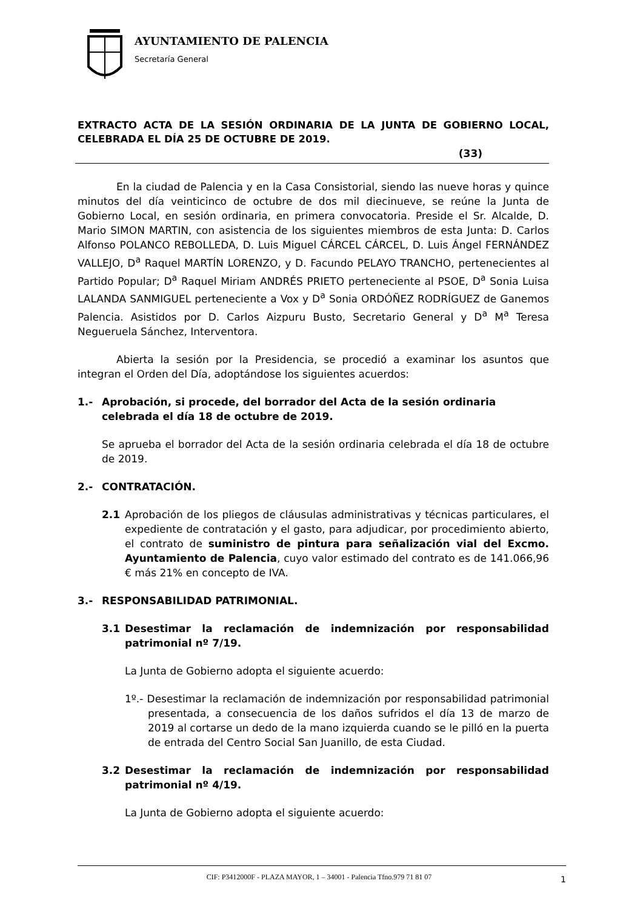AYUNTAMIENTO DE PALENCIA
Secretaría General
EXTRACTO ACTA DE LA SESIÓN ORDINARIA DE LA JUNTA DE GOBIERNO LOCAL, CELEBRADA EL DÍA 25 DE OCTUBRE DE 2019.
(33)
En la ciudad de Palencia y en la Casa Consistorial, siendo las nueve horas y quince minutos del día veinticinco de octubre de dos mil diecinueve, se reúne la Junta de Gobierno Local, en sesión ordinaria, en primera convocatoria. Preside el Sr. Alcalde, D. Mario SIMON MARTIN, con asistencia de los siguientes miembros de esta Junta: D. Carlos Alfonso POLANCO REBOLLEDA, D. Luis Miguel CÁRCEL CÁRCEL, D. Luis Ángel FERNÁNDEZ VALLEJO, D<sup>a</sup> Raquel MARTÍN LORENZO, y D. Facundo PELAYO TRANCHO, pertenecientes al Partido Popular; D<sup>a</sup> Raquel Miriam ANDRÉS PRIETO perteneciente al PSOE, D<sup>a</sup> Sonia Luisa LALANDA SANMIGUEL perteneciente a Vox y D<sup>a</sup> Sonia ORDÓÑEZ RODRÍGUEZ de Ganemos Palencia. Asistidos por D. Carlos Aizpuru Busto, Secretario General y D<sup>a</sup> M<sup>a</sup> Teresa Negueruela Sánchez, Interventora.
Abierta la sesión por la Presidencia, se procedió a examinar los asuntos que integran el Orden del Día, adoptándose los siguientes acuerdos:
1.- Aprobación, si procede, del borrador del Acta de la sesión ordinaria celebrada el día 18 de octubre de 2019.
Se aprueba el borrador del Acta de la sesión ordinaria celebrada el día 18 de octubre de 2019.
2.- CONTRATACIÓN.
2.1 Aprobación de los pliegos de cláusulas administrativas y técnicas particulares, el expediente de contratación y el gasto, para adjudicar, por procedimiento abierto, el contrato de suministro de pintura para señalización vial del Excmo. Ayuntamiento de Palencia, cuyo valor estimado del contrato es de 141.066,96 € más 21% en concepto de IVA.
3.- RESPONSABILIDAD PATRIMONIAL.
3.1 Desestimar la reclamación de indemnización por responsabilidad patrimonial nº 7/19.
La Junta de Gobierno adopta el siguiente acuerdo:
1º.- Desestimar la reclamación de indemnización por responsabilidad patrimonial presentada, a consecuencia de los daños sufridos el día 13 de marzo de 2019 al cortarse un dedo de la mano izquierda cuando se le pilló en la puerta de entrada del Centro Social San Juanillo, de esta Ciudad.
3.2 Desestimar la reclamación de indemnización por responsabilidad patrimonial nº 4/19.
La Junta de Gobierno adopta el siguiente acuerdo:
CIF: P3412000F - PLAZA MAYOR, 1 – 34001 - Palencia Tfno.979 71 81 07 1